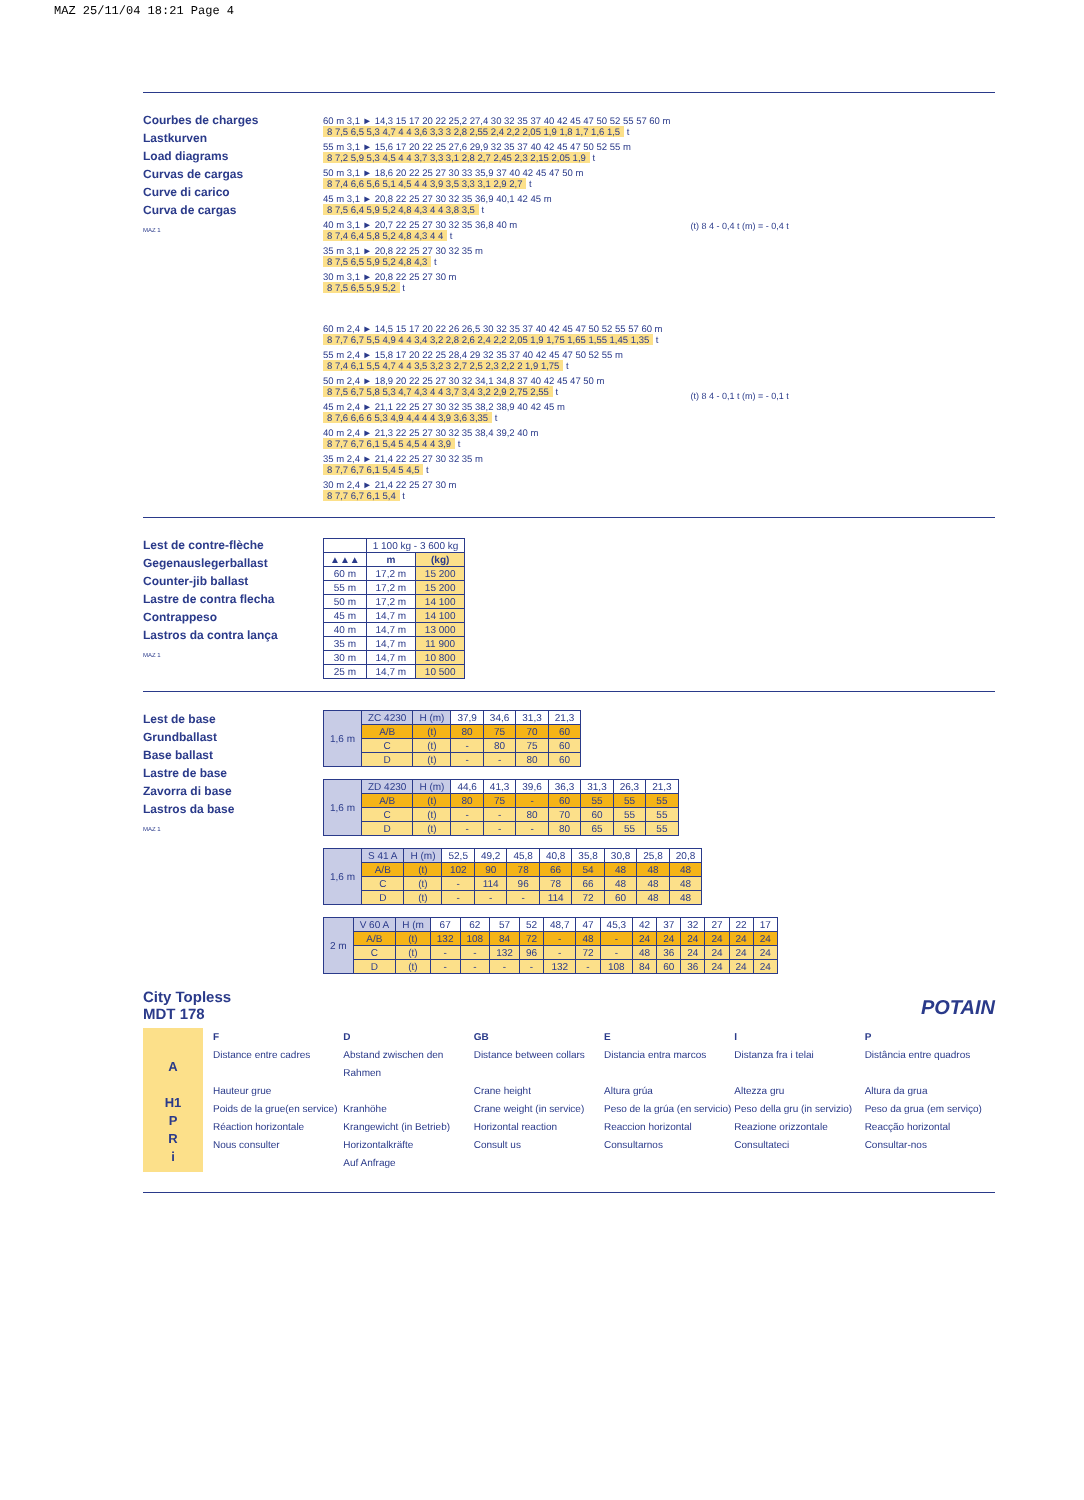MAZ 25/11/04 18:21 Page 4
Courbes de charges
Lastkurven
Load diagrams
Curvas de cargas
Curve di carico
Curva de cargas
MAZ 1
60 m 3,1 ► 14,3 15 17 20 22 25,2 27,4 30 32 35 37 40 42 45 47 50 52 55 57 60 m
8 7,5 6,5 5,3 4,7 4 4 3,6 3,3 3 2,8 2,55 2,4 2,2 2,05 1,9 1,8 1,7 1,6 1,5 t
55 m 3,1 ► 15,6 17 20 22 25 27,6 29,9 32 35 37 40 42 45 47 50 52 55 m
8 7,2 5,9 5,3 4,5 4 4 3,7 3,3 3,1 2,8 2,7 2,45 2,3 2,15 2,05 1,9 t
50 m 3,1 ► 18,6 20 22 25 27 30 33 35,9 37 40 42 45 47 50 m
8 7,4 6,6 5,6 5,1 4,5 4 4 3,9 3,5 3,3 3,1 2,9 2,7 t
45 m 3,1 ► 20,8 22 25 27 30 32 35 36,9 40,1 42 45 m
8 7,5 6,4 5,9 5,2 4,8 4,3 4 4 3,8 3,5 t
40 m 3,1 ► 20,7 22 25 27 30 32 35 36,8 40 m
8 7,4 6,4 5,8 5,2 4,8 4,3 4 4 t
35 m 3,1 ► 20,8 22 25 27 30 32 35 m
8 7,5 6,5 5,9 5,2 4,8 4,3 t
30 m 3,1 ► 20,8 22 25 27 30 m
8 7,5 6,5 5,9 5,2 t
60 m 2,4 ► 14,5 15 17 20 22 26 26,5 30 32 35 37 40 42 45 47 50 52 55 57 60 m
8 7,7 6,7 5,5 4,9 4 4 3,4 3,2 2,8 2,6 2,4 2,2 2,05 1,9 1,75 1,65 1,55 1,45 1,35 t
55 m 2,4 ► 15,8 17 20 22 25 28,4 29 32 35 37 40 42 45 47 50 52 55 m
8 7,4 6,1 5,5 4,7 4 4 3,5 3,2 3 2,7 2,5 2,3 2,2 2 1,9 1,75 t
50 m 2,4 ► 18,9 20 22 25 27 30 32 34,1 34,8 37 40 42 45 47 50 m
8 7,5 6,7 5,8 5,3 4,7 4,3 4 4 3,7 3,4 3,2 2,9 2,75 2,55 t
45 m 2,4 ► 21,1 22 25 27 30 32 35 38,2 38,9 40 42 45 m
8 7,6 6,6 6 5,3 4,9 4,4 4 4 3,9 3,6 3,35 t
40 m 2,4 ► 21,3 22 25 27 30 32 35 38,4 39,2 40 m
8 7,7 6,7 6,1 5,4 5 4,5 4 4 3,9 t
35 m 2,4 ► 21,4 22 25 27 30 32 35 m
8 7,7 6,7 6,1 5,4 5 4,5 t
30 m 2,4 ► 21,4 22 25 27 30 m
8 7,7 6,7 6,1 5,4 t
(t) 8 4 - 0,4 t (m) = - 0,4 t
(t) 8 4 - 0,1 t (m) = - 0,1 t
Lest de contre-flèche
Gegenauslegerballast
Counter-jib ballast
Lastre de contra flecha
Contrappeso
Lastros da contra lança
MAZ 1
| | 1 100 kg - 3 600 kg | |
| ▲▲▲ | m | (kg) |
| 60 m | 17,2 m | 15 200 |
| 55 m | 17,2 m | 15 200 |
| 50 m | 17,2 m | 14 100 |
| 45 m | 14,7 m | 14 100 |
| 40 m | 14,7 m | 13 000 |
| 35 m | 14,7 m | 11 900 |
| 30 m | 14,7 m | 10 800 |
| 25 m | 14,7 m | 10 500 |
Lest de base
Grundballast
Base ballast
Lastre de base
Zavorra di base
Lastros da base
MAZ 1
| 1,6 m | ZC 4230 | H (m) | 37,9 | 34,6 | 31,3 | 21,3 |
| | A/B | (t) | 80 | 75 | 70 | 60 |
| | C | (t) | - | 80 | 75 | 60 |
| | D | (t) | - | - | 80 | 60 |
| 1,6 m | ZD 4230 | H (m) | 44,6 | 41,3 | 39,6 | 36,3 | 31,3 | 26,3 | 21,3 |
| | A/B | (t) | 80 | 75 | - | 60 | 55 | 55 | 55 |
| | C | (t) | - | - | 80 | 70 | 60 | 55 | 55 |
| | D | (t) | - | - | - | 80 | 65 | 55 | 55 |
| 1,6 m | S 41 A | H (m) | 52,5 | 49,2 | 45,8 | 40,8 | 35,8 | 30,8 | 25,8 | 20,8 |
| | A/B | (t) | 102 | 90 | 78 | 66 | 54 | 48 | 48 | 48 |
| | C | (t) | - | 114 | 96 | 78 | 66 | 48 | 48 | 48 |
| | D | (t) | - | - | - | 114 | 72 | 60 | 48 | 48 |
| 2 m | V 60 A | H (m | 67 | 62 | 57 | 52 | 48,7 | 47 | 45,3 | 42 | 37 | 32 | 27 | 22 | 17 |
| | A/B | (t) | 132 | 108 | 84 | 72 | - | 48 | - | 24 | 24 | 24 | 24 | 24 | 24 |
| | C | (t) | - | - | 132 | 96 | - | 72 | - | 48 | 36 | 24 | 24 | 24 | 24 |
| | D | (t) | - | - | - | - | 132 | - | 108 | 84 | 60 | 36 | 24 | 24 | 24 |
City Topless
MDT 178
POTAIN
A
H1
P
R
i
F
Distance entre cadres
Hauteur grue
Poids de la grue(en service)
Réaction horizontale
Nous consulter
D
Abstand zwischen den Rahmen
Kranhöhe
Krangewicht (in Betrieb)
Horizontalkräfte
Auf Anfrage
GB
Distance between collars
Crane height
Crane weight (in service)
Horizontal reaction
Consult us
E
Distancia entra marcos
Altura grúa
Peso de la grúa (en servicio)
Reaccion horizontal
Consultarnos
I
Distanza fra i telai
Altezza gru
Peso della gru (in servizio)
Reazione orizzontale
Consultateci
P
Distância entre quadros
Altura da grua
Peso da grua (em serviço)
Reacção horizontal
Consultar-nos